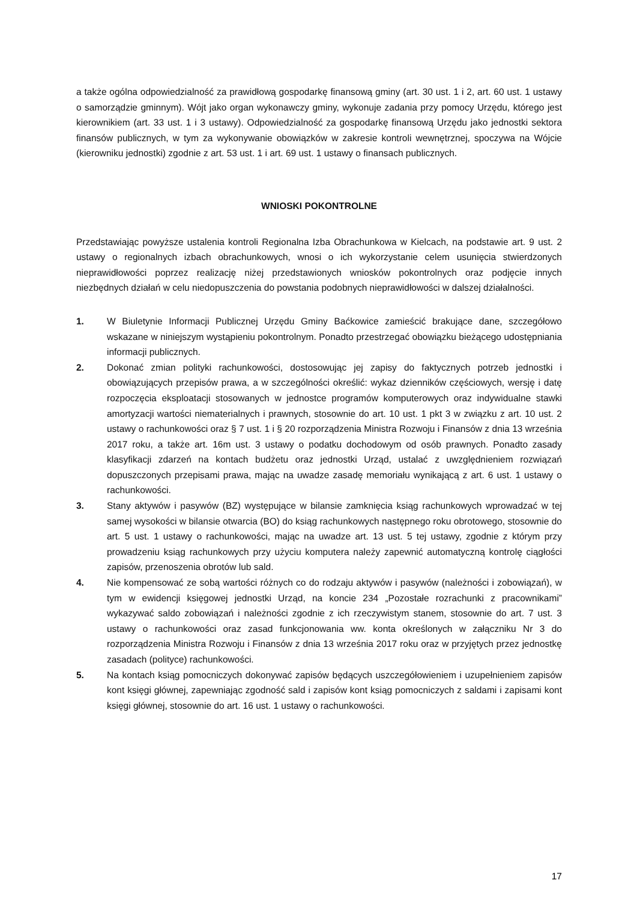a także ogólna odpowiedzialność za prawidłową gospodarkę finansową gminy (art. 30 ust. 1 i 2, art. 60 ust. 1 ustawy o samorządzie gminnym). Wójt jako organ wykonawczy gminy, wykonuje zadania przy pomocy Urzędu, którego jest kierownikiem (art. 33 ust. 1 i 3 ustawy). Odpowiedzialność za gospodarkę finansową Urzędu jako jednostki sektora finansów publicznych, w tym za wykonywanie obowiązków w zakresie kontroli wewnętrznej, spoczywa na Wójcie (kierowniku jednostki) zgodnie z art. 53 ust. 1 i art. 69 ust. 1 ustawy o finansach publicznych.
WNIOSKI POKONTROLNE
Przedstawiając powyższe ustalenia kontroli Regionalna Izba Obrachunkowa w Kielcach, na podstawie art. 9 ust. 2 ustawy o regionalnych izbach obrachunkowych, wnosi o ich wykorzystanie celem usunięcia stwierdzonych nieprawidłowości poprzez realizację niżej przedstawionych wniosków pokontrolnych oraz podjęcie innych niezbędnych działań w celu niedopuszczenia do powstania podobnych nieprawidłowości w dalszej działalności.
1. W Biuletynie Informacji Publicznej Urzędu Gminy Baćkowice zamieścić brakujące dane, szczegółowo wskazane w niniejszym wystąpieniu pokontrolnym. Ponadto przestrzegać obowiązku bieżącego udostępniania informacji publicznych.
2. Dokonać zmian polityki rachunkowości, dostosowując jej zapisy do faktycznych potrzeb jednostki i obowiązujących przepisów prawa, a w szczególności określić: wykaz dzienników częściowych, wersję i datę rozpoczęcia eksploatacji stosowanych w jednostce programów komputerowych oraz indywidualne stawki amortyzacji wartości niematerialnych i prawnych, stosownie do art. 10 ust. 1 pkt 3 w związku z art. 10 ust. 2 ustawy o rachunkowości oraz § 7 ust. 1 i § 20 rozporządzenia Ministra Rozwoju i Finansów z dnia 13 września 2017 roku, a także art. 16m ust. 3 ustawy o podatku dochodowym od osób prawnych. Ponadto zasady klasyfikacji zdarzeń na kontach budżetu oraz jednostki Urząd, ustalać z uwzględnieniem rozwiązań dopuszczonych przepisami prawa, mając na uwadze zasadę memoriału wynikającą z art. 6 ust. 1 ustawy o rachunkowości.
3. Stany aktywów i pasywów (BZ) występujące w bilansie zamknięcia ksiąg rachunkowych wprowadzać w tej samej wysokości w bilansie otwarcia (BO) do ksiąg rachunkowych następnego roku obrotowego, stosownie do art. 5 ust. 1 ustawy o rachunkowości, mając na uwadze art. 13 ust. 5 tej ustawy, zgodnie z którym przy prowadzeniu ksiąg rachunkowych przy użyciu komputera należy zapewnić automatyczną kontrolę ciągłości zapisów, przenoszenia obrotów lub sald.
4. Nie kompensować ze sobą wartości różnych co do rodzaju aktywów i pasywów (należności i zobowiązań), w tym w ewidencji księgowej jednostki Urząd, na koncie 234 „Pozostałe rozrachunki z pracownikami” wykazywać saldo zobowiązań i należności zgodnie z ich rzeczywistym stanem, stosownie do art. 7 ust. 3 ustawy o rachunkowości oraz zasad funkcjonowania ww. konta określonych w załączniku Nr 3 do rozporządzenia Ministra Rozwoju i Finansów z dnia 13 września 2017 roku oraz w przyjętych przez jednostkę zasadach (polityce) rachunkowości.
5. Na kontach ksiąg pomocniczych dokonywać zapisów będących uszczegółowieniem i uzupełnieniem zapisów kont księgi głównej, zapewniając zgodność sald i zapisów kont ksiąg pomocniczych z saldami i zapisami kont księgi głównej, stosownie do art. 16 ust. 1 ustawy o rachunkowości.
17